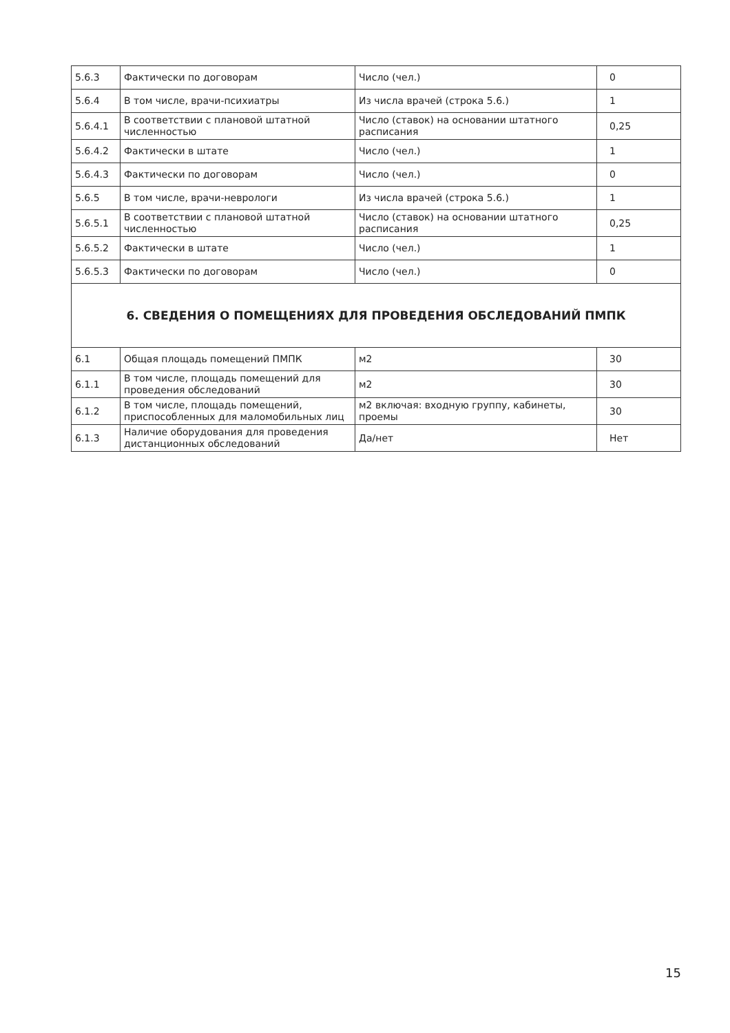| 5.6.3 | Фактически по договорам | Число (чел.) | 0 |
| 5.6.4 | В том числе, врачи-психиатры | Из числа врачей (строка 5.6.) | 1 |
| 5.6.4.1 | В соответствии с плановой штатной численностью | Число (ставок) на основании штатного расписания | 0,25 |
| 5.6.4.2 | Фактически в штате | Число (чел.) | 1 |
| 5.6.4.3 | Фактически по договорам | Число (чел.) | 0 |
| 5.6.5 | В том числе, врачи-неврологи | Из числа врачей (строка 5.6.) | 1 |
| 5.6.5.1 | В соответствии с плановой штатной численностью | Число (ставок) на основании штатного расписания | 0,25 |
| 5.6.5.2 | Фактически в штате | Число (чел.) | 1 |
| 5.6.5.3 | Фактически по договорам | Число (чел.) | 0 |
| 6. СВЕДЕНИЯ О ПОМЕЩЕНИЯХ ДЛЯ ПРОВЕДЕНИЯ ОБСЛЕДОВАНИЙ ПМПК | | | |
| 6.1 | Общая площадь помещений ПМПК | м2 | 30 |
| 6.1.1 | В том числе, площадь помещений для проведения обследований | м2 | 30 |
| 6.1.2 | В том числе, площадь помещений, приспособленных для маломобильных лиц | м2 включая: входную группу, кабинеты, проемы | 30 |
| 6.1.3 | Наличие оборудования для проведения дистанционных обследований | Да/нет | Нет |
15